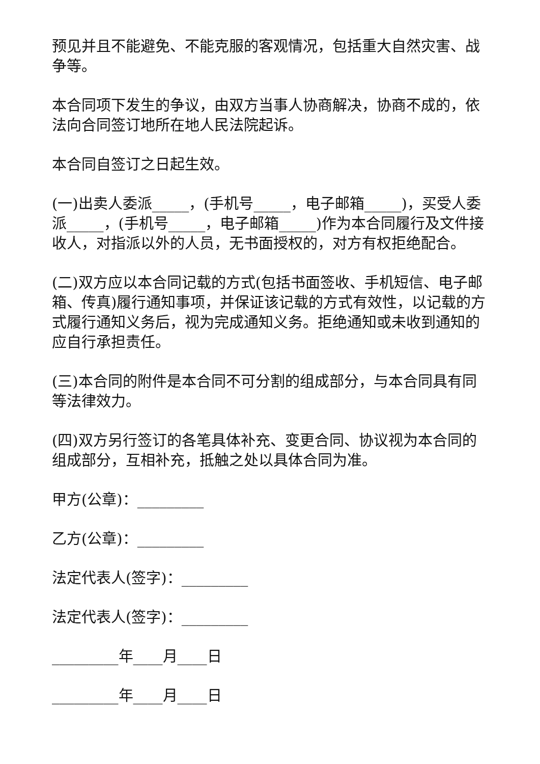预见并且不能避免、不能克服的客观情况，包括重大自然灾害、战争等。
本合同项下发生的争议，由双方当事人协商解决，协商不成的，依法向合同签订地所在地人民法院起诉。
本合同自签订之日起生效。
(一)出卖人委派_____，(手机号_____，电子邮箱_____)，买受人委派_____，(手机号_____，电子邮箱_____)作为本合同履行及文件接收人，对指派以外的人员，无书面授权的，对方有权拒绝配合。
(二)双方应以本合同记载的方式(包括书面签收、手机短信、电子邮箱、传真)履行通知事项，并保证该记载的方式有效性，以记载的方式履行通知义务后，视为完成通知义务。拒绝通知或未收到通知的应自行承担责任。
(三)本合同的附件是本合同不可分割的组成部分，与本合同具有同等法律效力。
(四)双方另行签订的各笔具体补充、变更合同、协议视为本合同的组成部分，互相补充，抵触之处以具体合同为准。
甲方(公章)：_________
乙方(公章)：_________
法定代表人(签字)：_________
法定代表人(签字)：_________
_________年____月____日
_________年____月____日